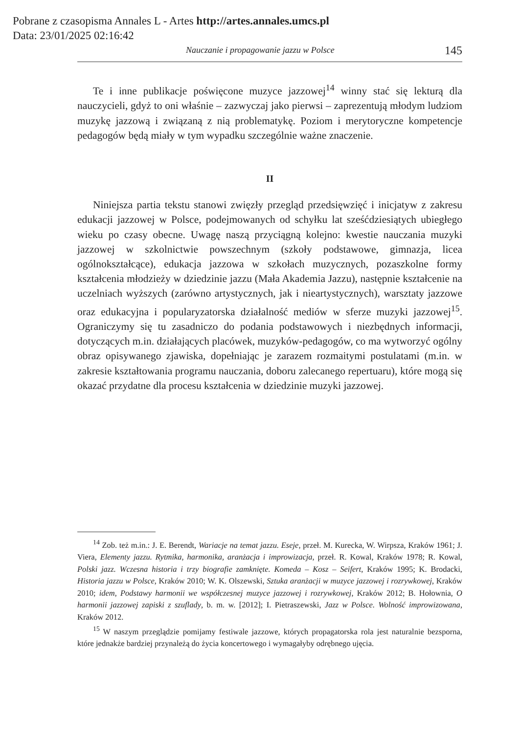Pobrane z czasopisma Annales L - Artes http://artes.annales.umcs.pl
Data: 23/01/2025 02:16:42
Nauczanie i propagowanie jazzu w Polsce 145
Te i inne publikacje poświęcone muzyce jazzowej<sup>14</sup> winny stać się lekturą dla nauczycieli, gdyż to oni właśnie – zazwyczaj jako pierwsi – zaprezentują młodym ludziom muzykę jazzową i związaną z nią problematykę. Poziom i merytoryczne kompetencje pedagogów będą miały w tym wypadku szczególnie ważne znaczenie.
II
Niniejsza partia tekstu stanowi zwięzły przegląd przedsięwzięć i inicjatyw z zakresu edukacji jazzowej w Polsce, podejmowanych od schyłku lat sześćdziesiątych ubiegłego wieku po czasy obecne. Uwagę naszą przyciągną kolejno: kwestie nauczania muzyki jazzowej w szkolnictwie powszechnym (szkoły podstawowe, gimnazja, licea ogólnokształcące), edukacja jazzowa w szkołach muzycznych, pozaszkolne formy kształcenia młodzieży w dziedzinie jazzu (Mała Akademia Jazzu), następnie kształcenie na uczelniach wyższych (zarówno artystycznych, jak i nieartystycznych), warsztaty jazzowe oraz edukacyjna i popularyzatorska działalność mediów w sferze muzyki jazzowej<sup>15</sup>. Ograniczymy się tu zasadniczo do podania podstawowych i niezbędnych informacji, dotyczących m.in. działających placówek, muzyków-pedagogów, co ma wytworzyć ogólny obraz opisywanego zjawiska, dopełniając je zarazem rozmaitymi postulatami (m.in. w zakresie kształtowania programu nauczania, doboru zalecanego repertuaru), które mogą się okazać przydatne dla procesu kształcenia w dziedzinie muzyki jazzowej.
<sup>14</sup> Zob. też m.in.: J. E. Berendt, Wariacje na temat jazzu. Eseje, przeł. M. Kurecka, W. Wirpsza, Kraków 1961; J. Viera, Elementy jazzu. Rytmika, harmonika, aranżacja i improwizacja, przeł. R. Kowal, Kraków 1978; R. Kowal, Polski jazz. Wczesna historia i trzy biografie zamknięte. Komeda – Kosz – Seifert, Kraków 1995; K. Brodacki, Historia jazzu w Polsce, Kraków 2010; W. K. Olszewski, Sztuka aranżacji w muzyce jazzowej i rozrywkowej, Kraków 2010; idem, Podstawy harmonii we współczesnej muzyce jazzowej i rozrywkowej, Kraków 2012; B. Hołownia, O harmonii jazzowej zapiski z szuflady, b. m. w. [2012]; I. Pietraszewski, Jazz w Polsce. Wolność improwizowana, Kraków 2012.
<sup>15</sup> W naszym przeglądzie pomijamy festiwale jazzowe, których propagatorska rola jest naturalnie bezsporna, które jednakże bardziej przynależą do życia koncertowego i wymagałyby odrębnego ujęcia.